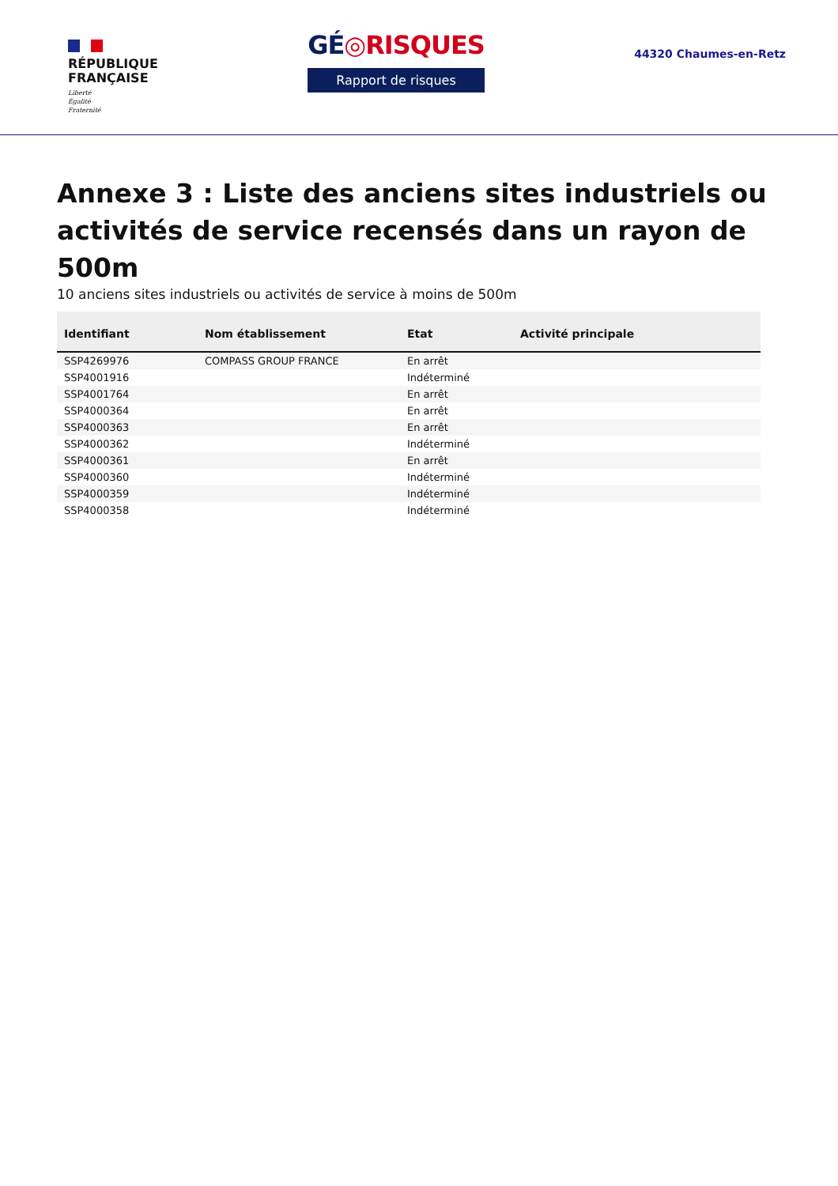RÉPUBLIQUE
FRANÇAISE
Liberté
Égalité
Fraternité
GÉ◎RISQUES
Rapport de risques
44320 Chaumes-en-Retz
Annexe 3 : Liste des anciens sites industriels ou activités de service recensés dans un rayon de 500m
10 anciens sites industriels ou activités de service à moins de 500m
| Identifiant | Nom établissement | Etat | Activité principale |
| --- | --- | --- | --- |
| SSP4269976 | COMPASS GROUP FRANCE | En arrêt | |
| SSP4001916 | | Indéterminé | |
| SSP4001764 | | En arrêt | |
| SSP4000364 | | En arrêt | |
| SSP4000363 | | En arrêt | |
| SSP4000362 | | Indéterminé | |
| SSP4000361 | | En arrêt | |
| SSP4000360 | | Indéterminé | |
| SSP4000359 | | Indéterminé | |
| SSP4000358 | | Indéterminé | |